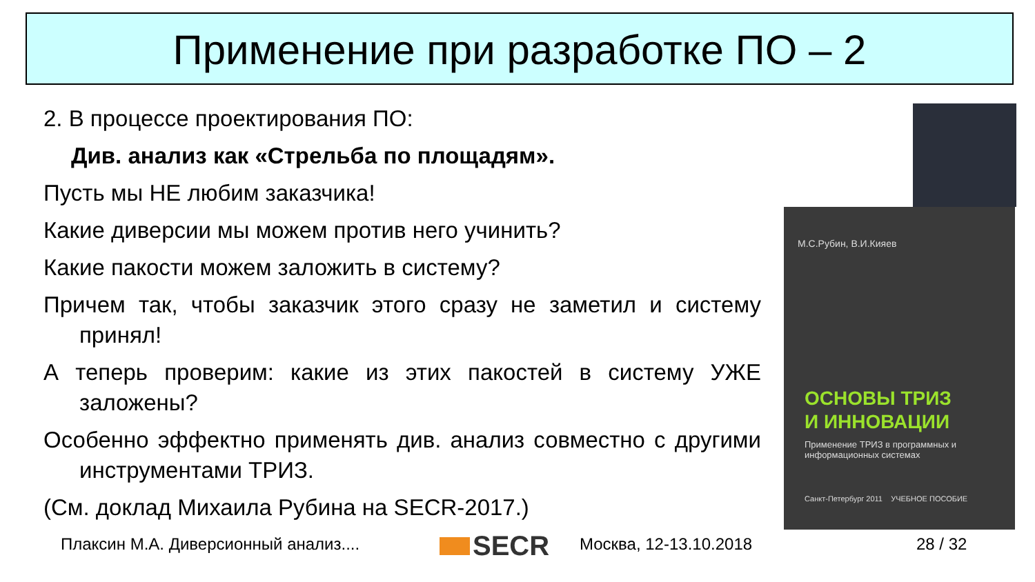Применение при разработке ПО – 2
2. В процессе проектирования ПО:
Див. анализ как «Стрельба по площадям».
Пусть мы НЕ любим заказчика!
Какие диверсии мы можем против него учинить?
Какие пакости можем заложить в систему?
Причем так, чтобы заказчик этого сразу не заметил и систему принял!
А теперь проверим: какие из этих пакостей в систему УЖЕ заложены?
Особенно эффектно применять див. анализ совместно с другими инструментами ТРИЗ.
(См. доклад Михаила Рубина на SECR-2017.)
М.С.Рубин, В.И.Кияев
ОСНОВЫ ТРИЗ
И ИННОВАЦИИ
Применение ТРИЗ в программных и информационных системах
Санкт-Петербург 2011 УЧЕБНОЕ ПОСОБИЕ
Плаксин М.А. Диверсионный анализ.... SECR Москва, 12-13.10.2018 28 / 32